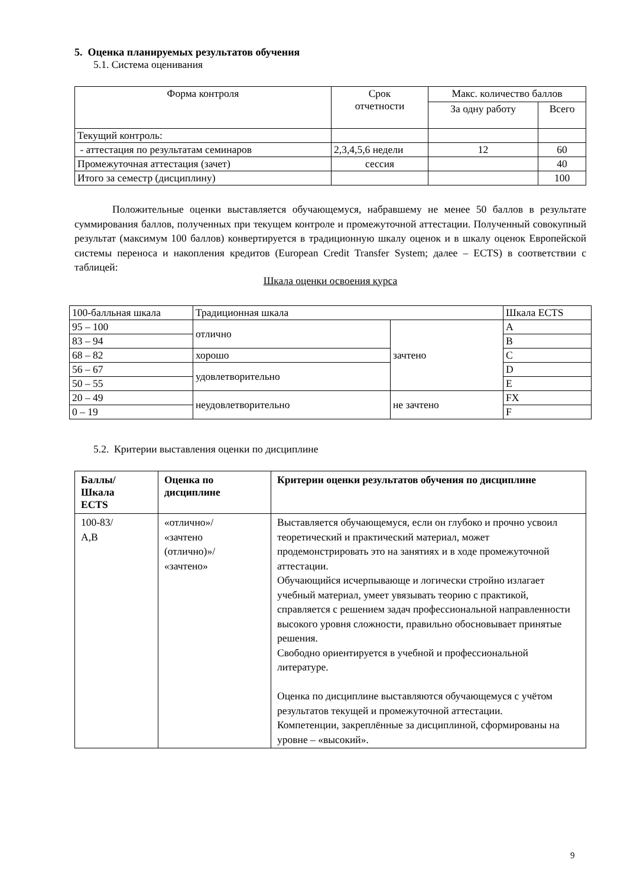5. Оценка планируемых результатов обучения
5.1. Система оценивания
| Форма контроля | Срок отчетности | Макс. количество баллов | |
| | | За одну работу | Всего |
| Текущий контроль: | | | |
| - аттестация по результатам семинаров | 2,3,4,5,6 недели | 12 | 60 |
| Промежуточная аттестация (зачет) | сессия | | 40 |
| Итого за семестр (дисциплину) | | | 100 |
Положительные оценки выставляется обучающемуся, набравшему не менее 50 баллов в результате суммирования баллов, полученных при текущем контроле и промежуточной аттестации. Полученный совокупный результат (максимум 100 баллов) конвертируется в традиционную шкалу оценок и в шкалу оценок Европейской системы переноса и накопления кредитов (European Credit Transfer System; далее – ECTS) в соответствии с таблицей:
Шкала оценки освоения курса
| 100-балльная шкала | Традиционная шкала | | Шкала ECTS |
| 95 – 100 | отлично | зачтено | A |
| 83 – 94 | | | B |
| 68 – 82 | хорошо | | C |
| 56 – 67 | удовлетворительно | | D |
| 50 – 55 | | | E |
| 20 – 49 | неудовлетворительно | не зачтено | FX |
| 0 – 19 | | | F |
5.2. Критерии выставления оценки по дисциплине
| Баллы/ Шкала ECTS | Оценка по дисциплине | Критерии оценки результатов обучения по дисциплине |
| --- | --- | --- |
| 100-83/ A,B | «отлично»/ «зачтено (отлично)»/ «зачтено» | Выставляется обучающемуся, если он глубоко и прочно усвоил теоретический и практический материал, может продемонстрировать это на занятиях и в ходе промежуточной аттестации. Обучающийся исчерпывающе и логически стройно излагает учебный материал, умеет увязывать теорию с практикой, справляется с решением задач профессиональной направленности высокого уровня сложности, правильно обосновывает принятые решения. Свободно ориентируется в учебной и профессиональной литературе. Оценка по дисциплине выставляются обучающемуся с учётом результатов текущей и промежуточной аттестации. Компетенции, закреплённые за дисциплиной, сформированы на уровне – «высокий». |
9